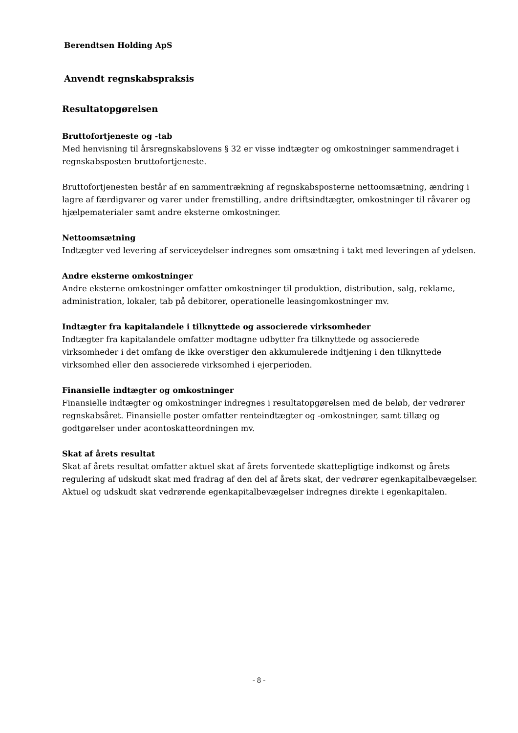Berendtsen Holding ApS
Anvendt regnskabspraksis
Resultatopgørelsen
Bruttofortjeneste og -tab
Med henvisning til årsregnskabslovens § 32 er visse indtægter og omkostninger sammendraget i regnskabsposten bruttofortjeneste.
Bruttofortjenesten består af en sammentrækning af regnskabsposterne nettoomsætning, ændring i lagre af færdigvarer og varer under fremstilling, andre driftsindtægter, omkostninger til råvarer og hjælpematerialer samt andre eksterne omkostninger.
Nettoomsætning
Indtægter ved levering af serviceydelser indregnes som omsætning i takt med leveringen af ydelsen.
Andre eksterne omkostninger
Andre eksterne omkostninger omfatter omkostninger til produktion, distribution, salg, reklame, administration, lokaler, tab på debitorer, operationelle leasingomkostninger mv.
Indtægter fra kapitalandele i tilknyttede og associerede virksomheder
Indtægter fra kapitalandele omfatter modtagne udbytter fra tilknyttede og associerede virksomheder i det omfang de ikke overstiger den akkumulerede indtjening i den tilknyttede virksomhed eller den associerede virksomhed i ejerperioden.
Finansielle indtægter og omkostninger
Finansielle indtægter og omkostninger indregnes i resultatopgørelsen med de beløb, der vedrører regnskabsåret. Finansielle poster omfatter renteindtægter og -omkostninger, samt tillæg og godtgørelser under acontoskatteordningen mv.
Skat af årets resultat
Skat af årets resultat omfatter aktuel skat af årets forventede skattepligtige indkomst og årets regulering af udskudt skat med fradrag af den del af årets skat, der vedrører egenkapitalbevægelser. Aktuel og udskudt skat vedrørende egenkapitalbevægelser indregnes direkte i egenkapitalen.
- 8 -